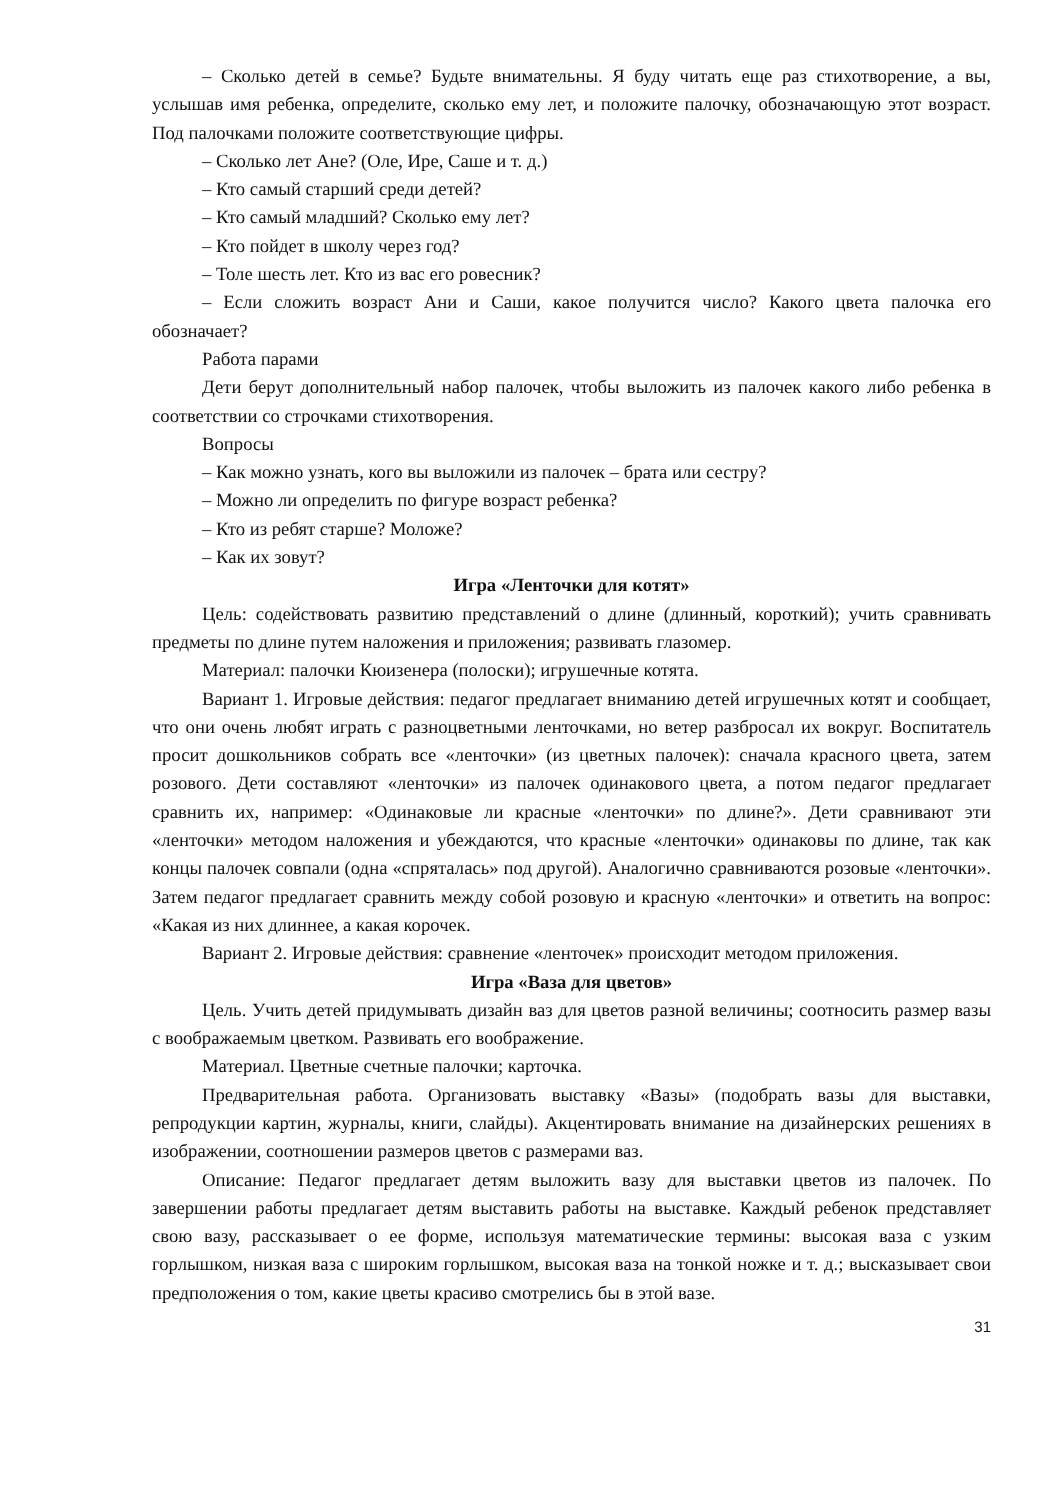– Сколько детей в семье? Будьте внимательны. Я буду читать еще раз стихотворение, а вы, услышав имя ребенка, определите, сколько ему лет, и положите палочку, обозначающую этот возраст. Под палочками положите соответствующие цифры.
– Сколько лет Ане? (Оле, Ире, Саше и т. д.)
– Кто самый старший среди детей?
– Кто самый младший? Сколько ему лет?
– Кто пойдет в школу через год?
– Толе шесть лет. Кто из вас его ровесник?
– Если сложить возраст Ани и Саши, какое получится число? Какого цвета палочка его обозначает?
Работа парами
Дети берут дополнительный набор палочек, чтобы выложить из палочек какого либо ребенка в соответствии со строчками стихотворения.
Вопросы
– Как можно узнать, кого вы выложили из палочек – брата или сестру?
– Можно ли определить по фигуре возраст ребенка?
– Кто из ребят старше? Моложе?
– Как их зовут?
Игра «Ленточки для котят»
Цель: содействовать развитию представлений о длине (длинный, короткий); учить сравнивать предметы по длине путем наложения и приложения; развивать глазомер.
Материал: палочки Кюизенера (полоски); игрушечные котята.
Вариант 1. Игровые действия: педагог предлагает вниманию детей игрушечных котят и сообщает, что они очень любят играть с разноцветными ленточками, но ветер разбросал их вокруг. Воспитатель просит дошкольников собрать все «ленточки» (из цветных палочек): сначала красного цвета, затем розового. Дети составляют «ленточки» из палочек одинакового цвета, а потом педагог предлагает сравнить их, например: «Одинаковые ли красные «ленточки» по длине?». Дети сравнивают эти «ленточки» методом наложения и убеждаются, что красные «ленточки» одинаковы по длине, так как концы палочек совпали (одна «спряталась» под другой). Аналогично сравниваются розовые «ленточки». Затем педагог предлагает сравнить между собой розовую и красную «ленточки» и ответить на вопрос: «Какая из них длиннее, а какая корочек.
Вариант 2. Игровые действия: сравнение «ленточек» происходит методом приложения.
Игра «Ваза для цветов»
Цель. Учить детей придумывать дизайн ваз для цветов разной величины; соотносить размер вазы с воображаемым цветком. Развивать его воображение.
Материал. Цветные счетные палочки; карточка.
Предварительная работа. Организовать выставку «Вазы» (подобрать вазы для выставки, репродукции картин, журналы, книги, слайды). Акцентировать внимание на дизайнерских решениях в изображении, соотношении размеров цветов с размерами ваз.
Описание: Педагог предлагает детям выложить вазу для выставки цветов из палочек. По завершении работы предлагает детям выставить работы на выставке. Каждый ребенок представляет свою вазу, рассказывает о ее форме, используя математические термины: высокая ваза с узким горлышком, низкая ваза с широким горлышком, высокая ваза на тонкой ножке и т. д.; высказывает свои предположения о том, какие цветы красиво смотрелись бы в этой вазе.
31